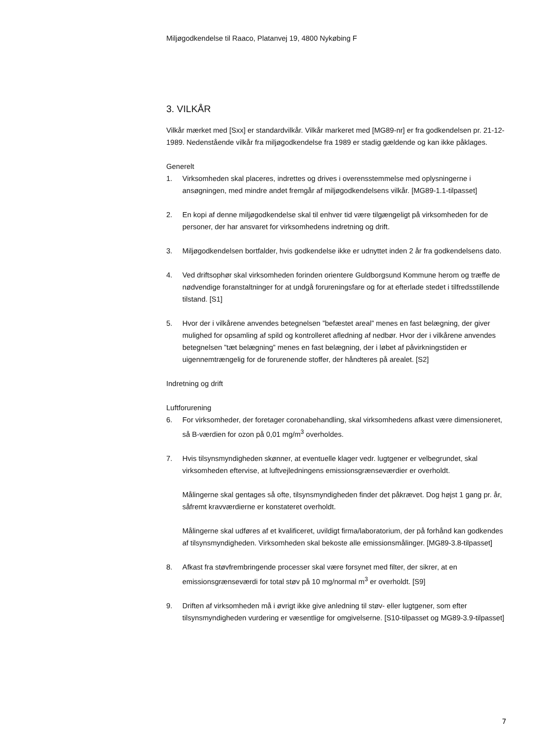Miljøgodkendelse til Raaco, Platanvej 19, 4800 Nykøbing F
3. VILKÅR
Vilkår mærket med [Sxx] er standardvilkår. Vilkår markeret med [MG89-nr] er fra godkendelsen pr. 21-12-1989. Nedenstående vilkår fra miljøgodkendelse fra 1989 er stadig gældende og kan ikke påklages.
Generelt
1. Virksomheden skal placeres, indrettes og drives i overensstemmelse med oplysningerne i ansøgningen, med mindre andet fremgår af miljøgodkendelsens vilkår. [MG89-1.1-tilpasset]
2. En kopi af denne miljøgodkendelse skal til enhver tid være tilgængeligt på virksomheden for de personer, der har ansvaret for virksomhedens indretning og drift.
3. Miljøgodkendelsen bortfalder, hvis godkendelse ikke er udnyttet inden 2 år fra godkendelsens dato.
4. Ved driftsophør skal virksomheden forinden orientere Guldborgsund Kommune herom og træffe de nødvendige foranstaltninger for at undgå forureningsfare og for at efterlade stedet i tilfredsstillende tilstand. [S1]
5. Hvor der i vilkårene anvendes betegnelsen ”befæstet areal” menes en fast belægning, der giver mulighed for opsamling af spild og kontrolleret afledning af nedbør. Hvor der i vilkårene anvendes betegnelsen ”tæt belægning” menes en fast belægning, der i løbet af påvirkningstiden er uigennemtrængelig for de forurenende stoffer, der håndteres på arealet. [S2]
Indretning og drift
Luftforurening
6. For virksomheder, der foretager coronabehandling, skal virksomhedens afkast være dimensioneret, så B-værdien for ozon på 0,01 mg/m<sup>3</sup> overholdes.
7. Hvis tilsynsmyndigheden skønner, at eventuelle klager vedr. lugtgener er velbegrundet, skal virksomheden eftervise, at luftvejledningens emissionsgrænseværdier er overholdt.
Målingerne skal gentages så ofte, tilsynsmyndigheden finder det påkrævet. Dog højst 1 gang pr. år, såfremt kravværdierne er konstateret overholdt.
Målingerne skal udføres af et kvalificeret, uvildigt firma/laboratorium, der på forhånd kan godkendes af tilsynsmyndigheden. Virksomheden skal bekoste alle emissionsmålinger. [MG89-3.8-tilpasset]
8. Afkast fra støvfrembringende processer skal være forsynet med filter, der sikrer, at en emissionsgrænseværdi for total støv på 10 mg/normal m<sup>3</sup> er overholdt. [S9]
9. Driften af virksomheden må i øvrigt ikke give anledning til støv- eller lugtgener, som efter tilsynsmyndigheden vurdering er væsentlige for omgivelserne. [S10-tilpasset og MG89-3.9-tilpasset]
7